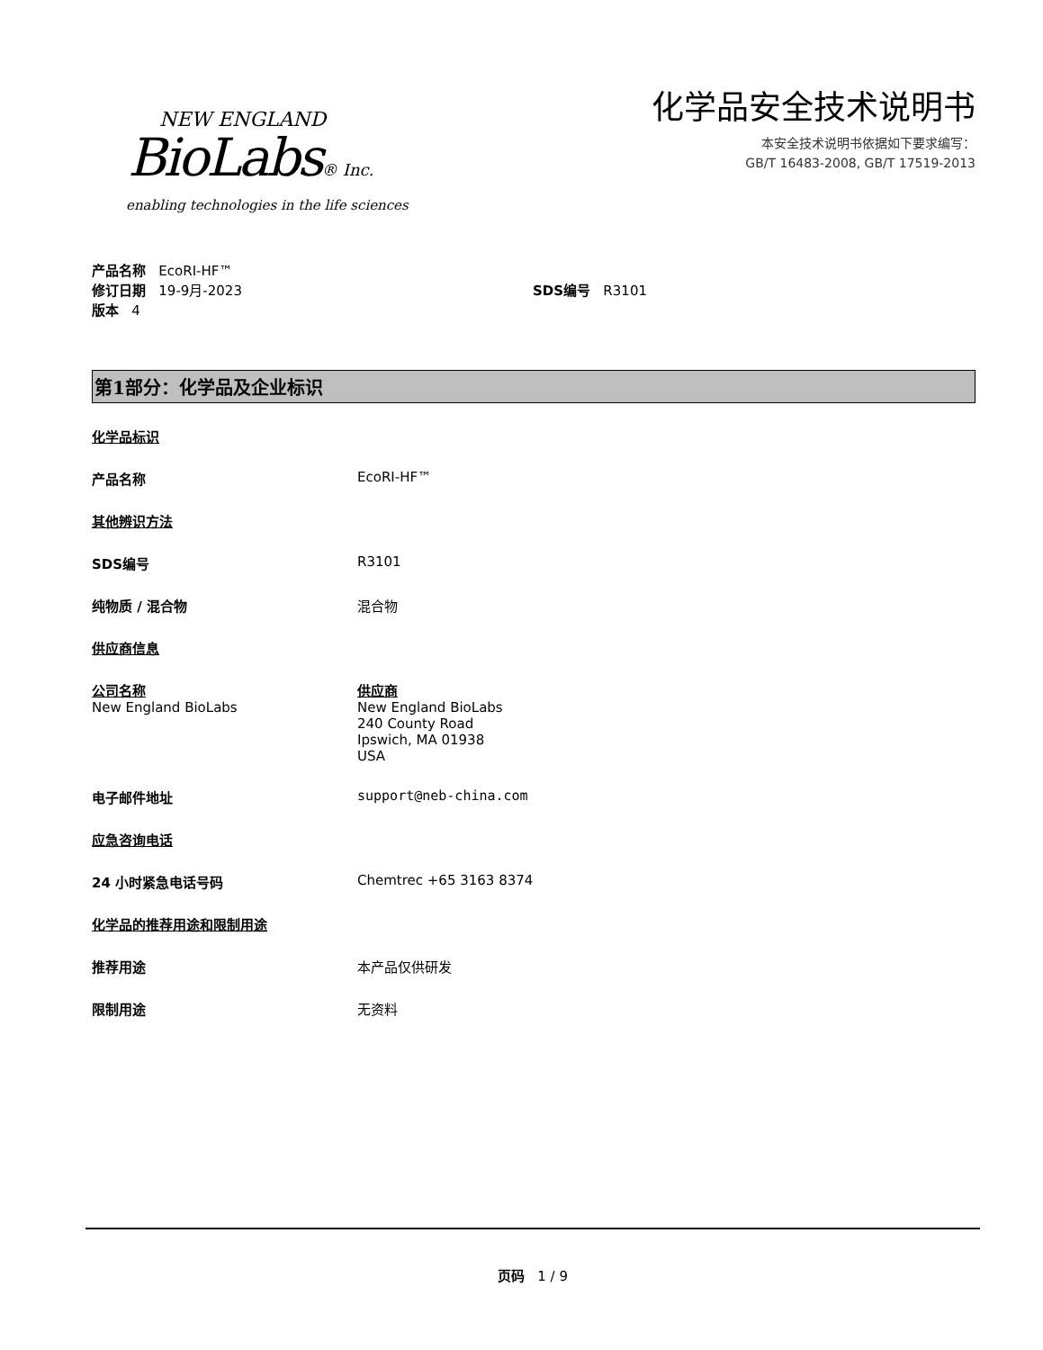NEW ENGLAND
BioLabs® Inc.
enabling technologies in the life sciences
化学品安全技术说明书
本安全技术说明书依据如下要求编写：
GB/T 16483-2008, GB/T 17519-2013
产品名称 EcoRI-HF™
修订日期 19-9月-2023 SDS编号 R3101
版本 4
第1部分：化学品及企业标识
化学品标识
产品名称 EcoRI-HF™
其他辨识方法
SDS编号 R3101
纯物质 / 混合物 混合物
供应商信息
公司名称
New England BioLabs 供应商
New England BioLabs
240 County Road
Ipswich, MA 01938
USA
电子邮件地址 support@neb-china.com
应急咨询电话
24 小时紧急电话号码 Chemtrec +65 3163 8374
化学品的推荐用途和限制用途
推荐用途 本产品仅供研发
限制用途 无资料
页码 1 / 9